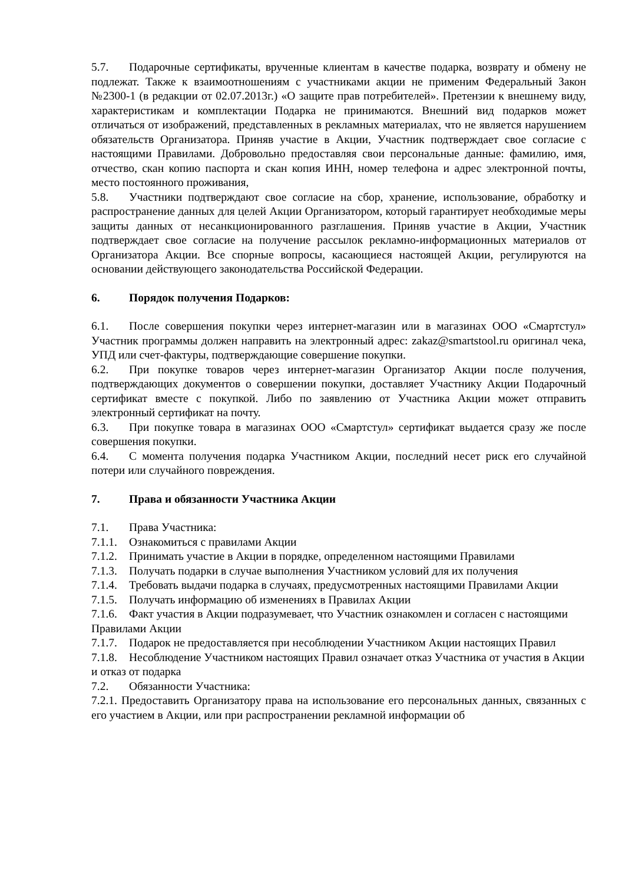5.7. Подарочные сертификаты, врученные клиентам в качестве подарка, возврату и обмену не подлежат. Также к взаимоотношениям с участниками акции не применим Федеральный Закон №2300-1 (в редакции от 02.07.2013г.) «О защите прав потребителей». Претензии к внешнему виду, характеристикам и комплектации Подарка не принимаются. Внешний вид подарков может отличаться от изображений, представленных в рекламных материалах, что не является нарушением обязательств Организатора. Приняв участие в Акции, Участник подтверждает свое согласие с настоящими Правилами. Добровольно предоставляя свои персональные данные: фамилию, имя, отчество, скан копию паспорта и скан копия ИНН, номер телефона и адрес электронной почты, место постоянного проживания,
5.8. Участники подтверждают свое согласие на сбор, хранение, использование, обработку и распространение данных для целей Акции Организатором, который гарантирует необходимые меры защиты данных от несанкционированного разглашения. Приняв участие в Акции, Участник подтверждает свое согласие на получение рассылок рекламно-информационных материалов от Организатора Акции. Все спорные вопросы, касающиеся настоящей Акции, регулируются на основании действующего законодательства Российской Федерации.
6. Порядок получения Подарков:
6.1. После совершения покупки через интернет-магазин или в магазинах ООО «Смартстул» Участник программы должен направить на электронный адрес: zakaz@smartstool.ru оригинал чека, УПД или счет-фактуры, подтверждающие совершение покупки.
6.2. При покупке товаров через интернет-магазин Организатор Акции после получения, подтверждающих документов о совершении покупки, доставляет Участнику Акции Подарочный сертификат вместе с покупкой. Либо по заявлению от Участника Акции может отправить электронный сертификат на почту.
6.3. При покупке товара в магазинах ООО «Смартстул» сертификат выдается сразу же после совершения покупки.
6.4. С момента получения подарка Участником Акции, последний несет риск его случайной потери или случайного повреждения.
7. Права и обязанности Участника Акции
7.1. Права Участника:
7.1.1. Ознакомиться с правилами Акции
7.1.2. Принимать участие в Акции в порядке, определенном настоящими Правилами
7.1.3. Получать подарки в случае выполнения Участником условий для их получения
7.1.4. Требовать выдачи подарка в случаях, предусмотренных настоящими Правилами Акции
7.1.5. Получать информацию об изменениях в Правилах Акции
7.1.6. Факт участия в Акции подразумевает, что Участник ознакомлен и согласен с настоящими Правилами Акции
7.1.7. Подарок не предоставляется при несоблюдении Участником Акции настоящих Правил
7.1.8. Несоблюдение Участником настоящих Правил означает отказ Участника от участия в Акции и отказ от подарка
7.2. Обязанности Участника:
7.2.1. Предоставить Организатору права на использование его персональных данных, связанных с его участием в Акции, или при распространении рекламной информации об